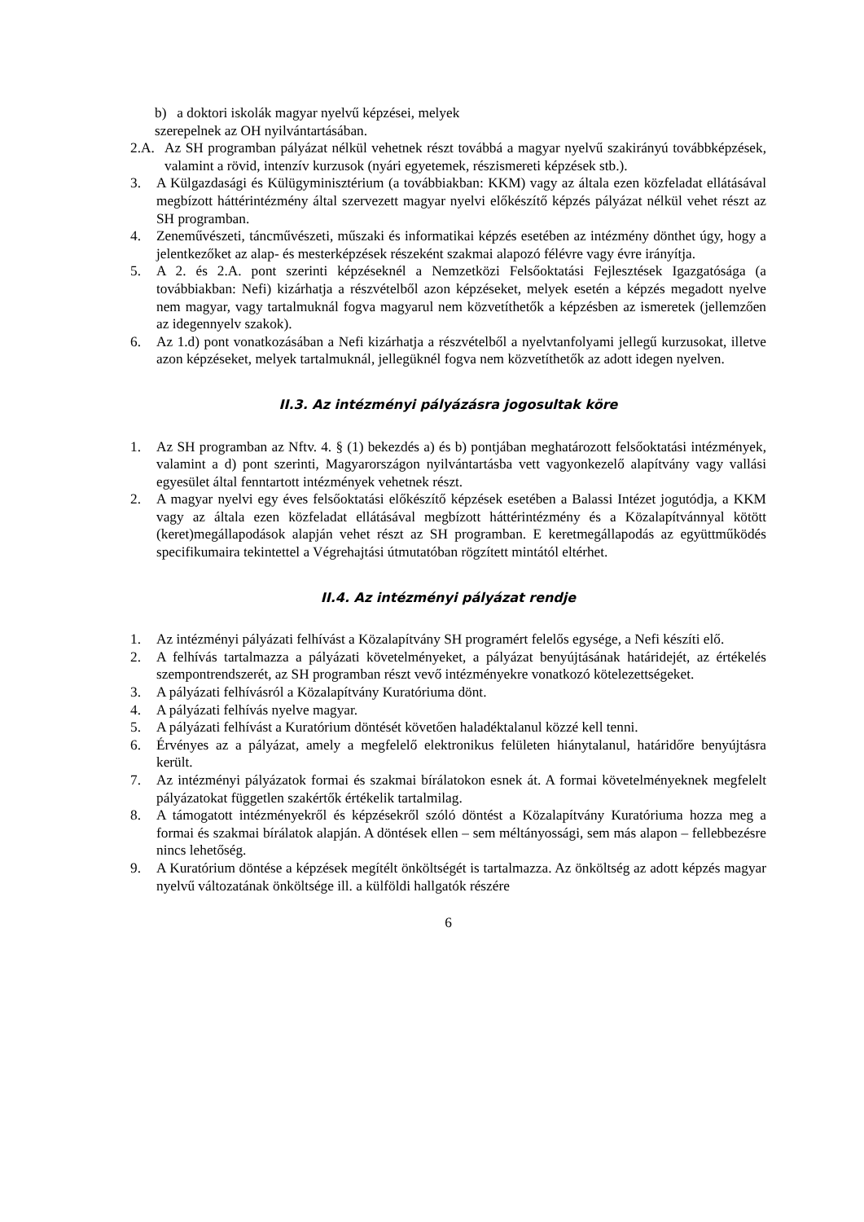b) a doktori iskolák magyar nyelvű képzései, melyek
szerepelnek az OH nyilvántartásában.
2.A. Az SH programban pályázat nélkül vehetnek részt továbbá a magyar nyelvű szakirányú továbbképzések, valamint a rövid, intenzív kurzusok (nyári egyetemek, részismereti képzések stb.).
3. A Külgazdasági és Külügyminisztérium (a továbbiakban: KKM) vagy az általa ezen közfeladat ellátásával megbízott háttérintézmény által szervezett magyar nyelvi előkészítő képzés pályázat nélkül vehet részt az SH programban.
4. Zeneművészeti, táncművészeti, műszaki és informatikai képzés esetében az intézmény dönthet úgy, hogy a jelentkezőket az alap- és mesterképzések részeként szakmai alapozó félévre vagy évre irányítja.
5. A 2. és 2.A. pont szerinti képzéseknél a Nemzetközi Felsőoktatási Fejlesztések Igazgatósága (a továbbiakban: Nefi) kizárhatja a részvételből azon képzéseket, melyek esetén a képzés megadott nyelve nem magyar, vagy tartalmuknál fogva magyarul nem közvetíthetők a képzésben az ismeretek (jellemzően az idegennyelv szakok).
6. Az 1.d) pont vonatkozásában a Nefi kizárhatja a részvételből a nyelvtanfolyami jellegű kurzusokat, illetve azon képzéseket, melyek tartalmuknál, jellegüknél fogva nem közvetíthetők az adott idegen nyelven.
II.3. Az intézményi pályázásra jogosultak köre
1. Az SH programban az Nftv. 4. § (1) bekezdés a) és b) pontjában meghatározott felsőoktatási intézmények, valamint a d) pont szerinti, Magyarországon nyilvántartásba vett vagyonkezelő alapítvány vagy vallási egyesület által fenntartott intézmények vehetnek részt.
2. A magyar nyelvi egy éves felsőoktatási előkészítő képzések esetében a Balassi Intézet jogutódja, a KKM vagy az általa ezen közfeladat ellátásával megbízott háttérintézmény és a Közalapítvánnyal kötött (keret)megállapodások alapján vehet részt az SH programban. E keretmegállapodás az együttműködés specifikumaira tekintettel a Végrehajtási útmutatóban rögzített mintától eltérhet.
II.4. Az intézményi pályázat rendje
1. Az intézményi pályázati felhívást a Közalapítvány SH programért felelős egysége, a Nefi készíti elő.
2. A felhívás tartalmazza a pályázati követelményeket, a pályázat benyújtásának határidejét, az értékelés szempontrendszerét, az SH programban részt vevő intézményekre vonatkozó kötelezettségeket.
3. A pályázati felhívásról a Közalapítvány Kuratóriuma dönt.
4. A pályázati felhívás nyelve magyar.
5. A pályázati felhívást a Kuratórium döntését követően haladéktalanul közzé kell tenni.
6. Érvényes az a pályázat, amely a megfelelő elektronikus felületen hiánytalanul, határidőre benyújtásra került.
7. Az intézményi pályázatok formai és szakmai bírálatokon esnek át. A formai követelményeknek megfelelt pályázatokat független szakértők értékelik tartalmilag.
8. A támogatott intézményekről és képzésekről szóló döntést a Közalapítvány Kuratóriuma hozza meg a formai és szakmai bírálatok alapján. A döntések ellen – sem méltányossági, sem más alapon – fellebbezésre nincs lehetőség.
9. A Kuratórium döntése a képzések megítélt önköltségét is tartalmazza. Az önköltség az adott képzés magyar nyelvű változatának önköltsége ill. a külföldi hallgatók részére
6